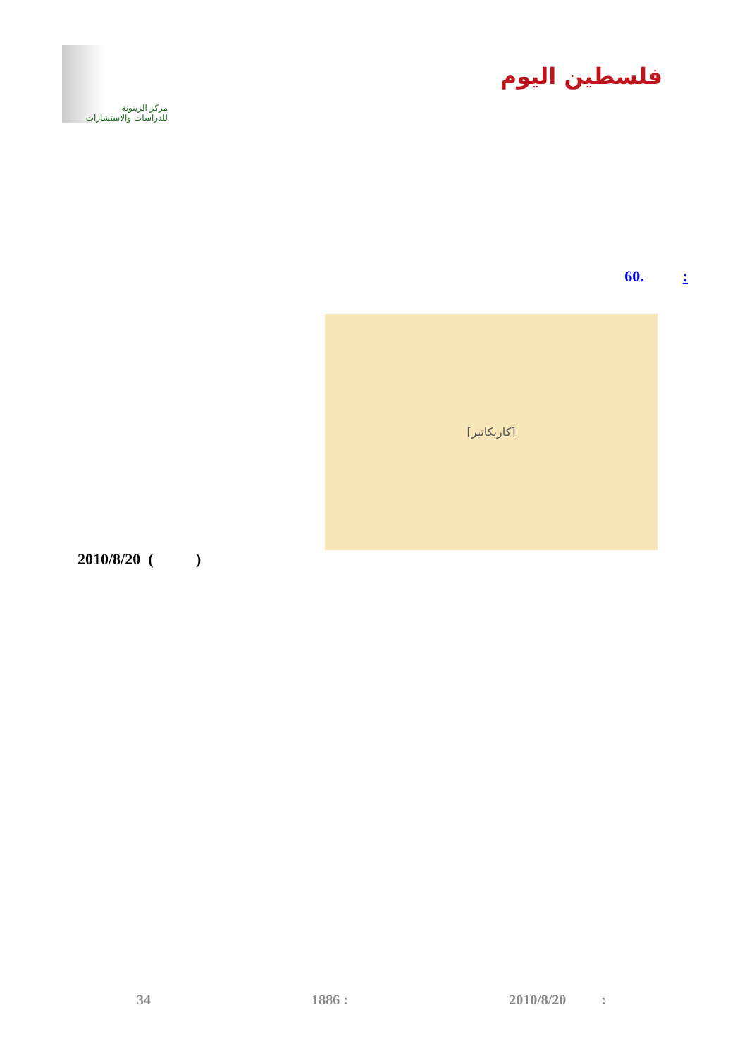مركز الزيتونة
للدراسات والاستشارات
فلسطين اليوم
: .60
[كاريكاتير]
2010/8/20 ( )
34 1886 : 2010/8/20 :